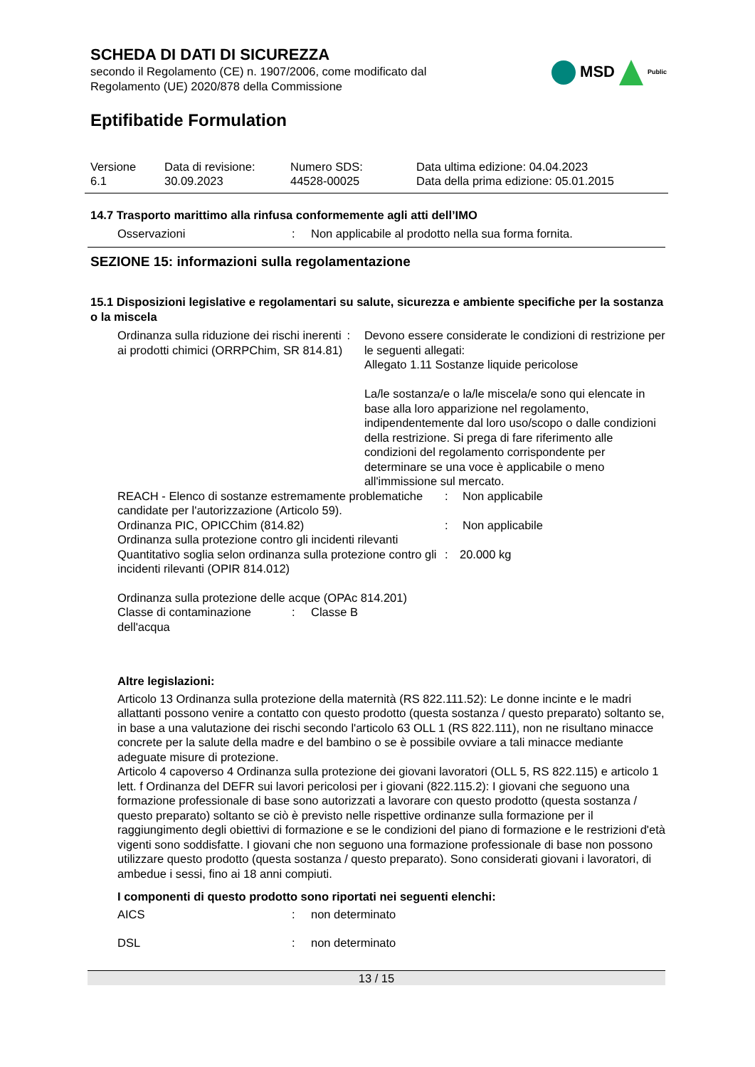SCHEDA DI DATI DI SICUREZZA
secondo il Regolamento (CE) n. 1907/2006, come modificato dal
Regolamento (UE) 2020/878 della Commissione
MSD Public
Eptifibatide Formulation
Versione
6.1
Data di revisione:
30.09.2023
Numero SDS:
44528-00025
Data ultima edizione: 04.04.2023
Data della prima edizione: 05.01.2015
14.7 Trasporto marittimo alla rinfusa conformemente agli atti dell’IMO
Osservazioni : Non applicabile al prodotto nella sua forma fornita.
SEZIONE 15: informazioni sulla regolamentazione
15.1 Disposizioni legislative e regolamentari su salute, sicurezza e ambiente specifiche per la sostanza o la miscela
Ordinanza sulla riduzione dei rischi inerenti ai prodotti chimici (ORRPChim, SR 814.81)
: Devono essere considerate le condizioni di restrizione per le seguenti allegati:
Allegato 1.11 Sostanze liquide pericolose
La/le sostanza/e o la/le miscela/e sono qui elencate in base alla loro apparizione nel regolamento, indipendentemente dal loro uso/scopo o dalle condizioni della restrizione. Si prega di fare riferimento alle condizioni del regolamento corrispondente per determinare se una voce è applicabile o meno all'immissione sul mercato.
REACH - Elenco di sostanze estremamente problematiche candidate per l'autorizzazione (Articolo 59).
: Non applicabile
Ordinanza PIC, OPICChim (814.82) : Non applicabile
Ordinanza sulla protezione contro gli incidenti rilevanti
Quantitativo soglia selon ordinanza sulla protezione contro gli incidenti rilevanti (OPIR 814.012)
: 20.000 kg
Ordinanza sulla protezione delle acque (OPAc 814.201)
Classe di contaminazione dell'acqua
: Classe B
Altre legislazioni:
Articolo 13 Ordinanza sulla protezione della maternità (RS 822.111.52): Le donne incinte e le madri allattanti possono venire a contatto con questo prodotto (questa sostanza / questo preparato) soltanto se, in base a una valutazione dei rischi secondo l'articolo 63 OLL 1 (RS 822.111), non ne risultano minacce concrete per la salute della madre e del bambino o se è possibile ovviare a tali minacce mediante adeguate misure di protezione.
Articolo 4 capoverso 4 Ordinanza sulla protezione dei giovani lavoratori (OLL 5, RS 822.115) e articolo 1 lett. f Ordinanza del DEFR sui lavori pericolosi per i giovani (822.115.2): I giovani che seguono una formazione professionale di base sono autorizzati a lavorare con questo prodotto (questa sostanza / questo preparato) soltanto se ciò è previsto nelle rispettive ordinanze sulla formazione per il raggiungimento degli obiettivi di formazione e se le condizioni del piano di formazione e le restrizioni d'età vigenti sono soddisfatte. I giovani che non seguono una formazione professionale di base non possono utilizzare questo prodotto (questa sostanza / questo preparato). Sono considerati giovani i lavoratori, di ambedue i sessi, fino ai 18 anni compiuti.
I componenti di questo prodotto sono riportati nei seguenti elenchi:
AICS : non determinato
DSL : non determinato
13 / 15